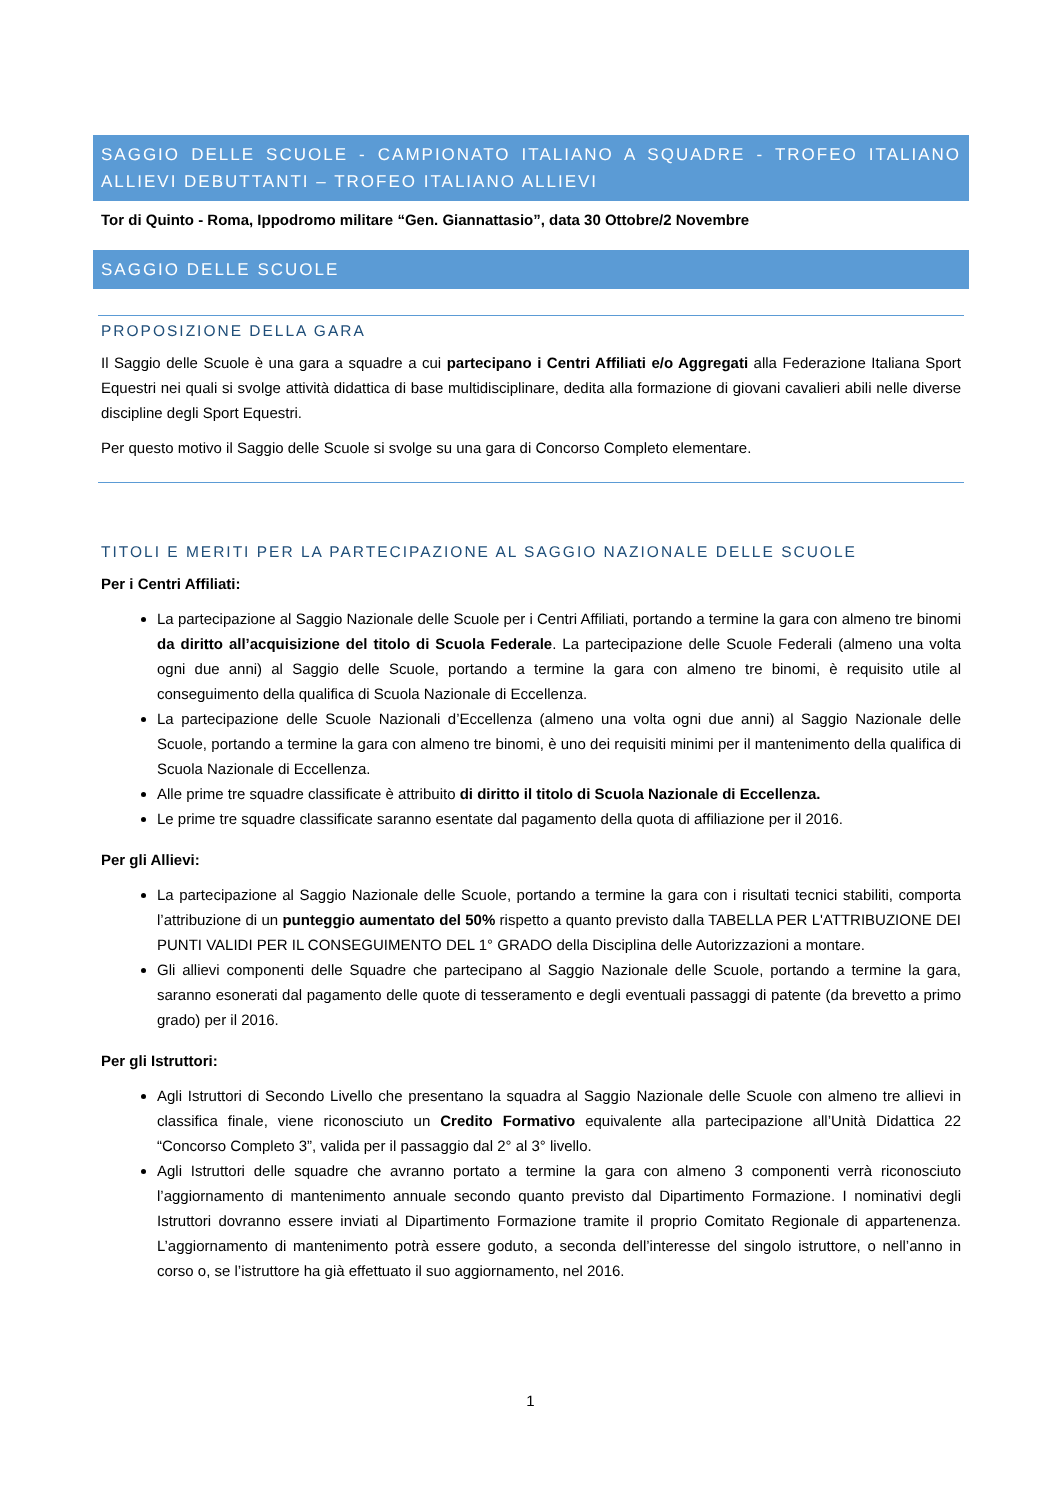SAGGIO DELLE SCUOLE - CAMPIONATO ITALIANO A SQUADRE - TROFEO ITALIANO ALLIEVI DEBUTTANTI – TROFEO ITALIANO ALLIEVI
Tor di Quinto - Roma, Ippodromo militare “Gen. Giannattasio”, data 30 Ottobre/2 Novembre
SAGGIO DELLE SCUOLE
PROPOSIZIONE DELLA GARA
Il Saggio delle Scuole è una gara a squadre a cui partecipano i Centri Affiliati e/o Aggregati alla Federazione Italiana Sport Equestri nei quali si svolge attività didattica di base multidisciplinare, dedita alla formazione di giovani cavalieri abili nelle diverse discipline degli Sport Equestri.
Per questo motivo il Saggio delle Scuole si svolge su una gara di Concorso Completo elementare.
TITOLI E MERITI PER LA PARTECIPAZIONE AL SAGGIO NAZIONALE DELLE SCUOLE
Per i Centri Affiliati:
La partecipazione al Saggio Nazionale delle Scuole per i Centri Affiliati, portando a termine la gara con almeno tre binomi da diritto all’acquisizione del titolo di Scuola Federale. La partecipazione delle Scuole Federali (almeno una volta ogni due anni) al Saggio delle Scuole, portando a termine la gara con almeno tre binomi, è requisito utile al conseguimento della qualifica di Scuola Nazionale di Eccellenza.
La partecipazione delle Scuole Nazionali d’Eccellenza (almeno una volta ogni due anni) al Saggio Nazionale delle Scuole, portando a termine la gara con almeno tre binomi, è uno dei requisiti minimi per il mantenimento della qualifica di Scuola Nazionale di Eccellenza.
Alle prime tre squadre classificate è attribuito di diritto il titolo di Scuola Nazionale di Eccellenza.
Le prime tre squadre classificate saranno esentate dal pagamento della quota di affiliazione per il 2016.
Per gli Allievi:
La partecipazione al Saggio Nazionale delle Scuole, portando a termine la gara con i risultati tecnici stabiliti, comporta l’attribuzione di un punteggio aumentato del 50% rispetto a quanto previsto dalla TABELLA PER L'ATTRIBUZIONE DEI PUNTI VALIDI PER IL CONSEGUIMENTO DEL 1° GRADO della Disciplina delle Autorizzazioni a montare.
Gli allievi componenti delle Squadre che partecipano al Saggio Nazionale delle Scuole, portando a termine la gara, saranno esonerati dal pagamento delle quote di tesseramento e degli eventuali passaggi di patente (da brevetto a primo grado) per il 2016.
Per gli Istruttori:
Agli Istruttori di Secondo Livello che presentano la squadra al Saggio Nazionale delle Scuole con almeno tre allievi in classifica finale, viene riconosciuto un Credito Formativo equivalente alla partecipazione all’Unità Didattica 22 “Concorso Completo 3”, valida per il passaggio dal 2° al 3° livello.
Agli Istruttori delle squadre che avranno portato a termine la gara con almeno 3 componenti verrà riconosciuto l’aggiornamento di mantenimento annuale secondo quanto previsto dal Dipartimento Formazione. I nominativi degli Istruttori dovranno essere inviati al Dipartimento Formazione tramite il proprio Comitato Regionale di appartenenza. L’aggiornamento di mantenimento potrà essere goduto, a seconda dell’interesse del singolo istruttore, o nell’anno in corso o, se l’istruttore ha già effettuato il suo aggiornamento, nel 2016.
1